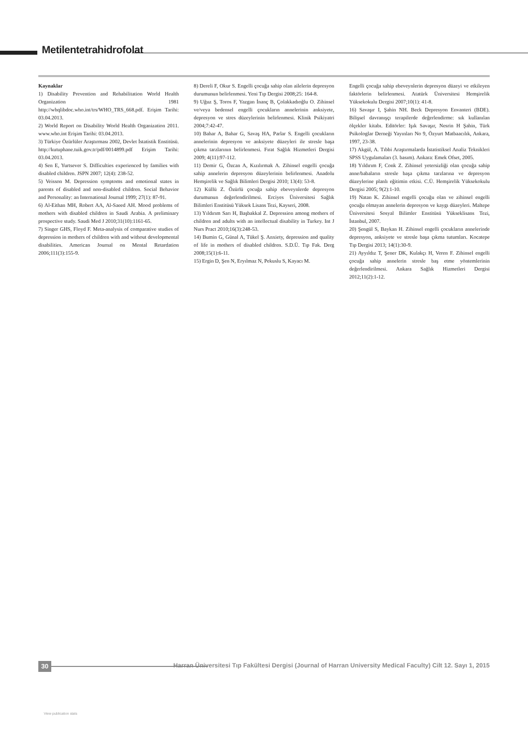Metilentetrahidrofolat
Kaynaklar
1) Disability Prevention and Rehabilitation World Health Organization 1981 http://whqlibdoc.who.int/trs/WHO_TRS_668.pdf. Erişim Tarihi: 03.04.2013.
2) World Report on Disability World Health Organization 2011. www.who.int Erişim Tarihi: 03.04.2013.
3) Türkiye Özürlüler Araştırması 2002, Devlet İstatistik Enstitüsü. http://kutuphane.tuik.gov.tr/pdf/0014899.pdf Erişim Tarihi: 03.04.2013.
4) Sen E, Yurtsever S. Difficulties experienced by families with disabled children. JSPN 2007; 12(4): 238-52.
5) Veisson M. Depression symptoms and emotional states in parents of disabled and non-disabled children. Social Behavior and Personality: an International Journal 1999; 27(1): 87-91.
6) Al-Eithan MH, Robert AA, Al-Saeed AH. Mood problems of mothers with disabled children in Saudi Arabia. A preliminary prospective study. Saudi Med J 2010;31(10):1161-65.
7) Singer GHS, Floyd F. Meta-analysis of comparative studies of depression in mothers of children with and without developmental disabilities. American Journal on Mental Retardation 2006;111(3):155-9.
8) Dereli F, Okur S. Engelli çocuğa sahip olan ailelerin depresyon durumunun belirlenmesi. Yeni Tıp Dergisi 2008;25: 164-8.
9) Uğuz Ş, Toros F, Yazgan İnanç B, Çolakkadıoğlu O. Zihinsel ve/veya bedensel engelli çocukların annelerinin anksiyete, depresyon ve stres düzeylerinin belirlenmesi. Klinik Psikiyatri 2004;7:42-47.
10) Bahar A, Bahar G, Savaş HA, Parlar S. Engelli çocukların annelerinin depresyon ve anksiyete düzeyleri ile stresle başa çıkma tarzlarının belirlenmesi. Fırat Sağlık Hizmetleri Dergisi 2009; 4(11):97-112.
11) Demir G, Özcan A, Kızılırmak A. Zihinsel engelli çocuğa sahip annelerin depresyon düzeylerinin belirlenmesi. Anadolu Hemşirelik ve Sağlık Bilimleri Dergisi 2010; 13(4): 53-8.
12) Küllü Z. Özürlü çocuğa sahip ebeveynlerde depresyon durumunun değerlendirilmesi. Erciyes Üniversitesi Sağlık Bilimleri Enstitüsü Yüksek Lisans Tezi, Kayseri, 2008.
13) Yıldırım Sarı H, Başbakkal Z. Depression among mothers of children and adults with an intellectual disability in Turkey. Int J Nurs Pract 2010;16(3):248-53.
14) Bumin G, Günal A, Tükel Ş. Anxiety, depression and quality of life in mothers of disabled children. S.D.Ü. Tıp Fak. Derg 2008;15(1):6-11.
15) Ergin D, Şen N, Eryılmaz N, Pekuslu S, Kayacı M.
Engelli çocuğa sahip ebeveynlerin depresyon düzeyi ve etkileyen faktörlerin belirlenmesi. Atatürk Üniversitesi Hemşirelik Yüksekokulu Dergisi 2007;10(1): 41-8.
16) Savaşır I, Şahin NH. Beck Depresyon Envanteri (BDE). Bilişsel davranışçı terapilerde değerlendirme: sık kullanılan ölçekler kitabı. Editörler: Işık Savaşır, Nesrin H Şahin, Türk Psikologlar Derneği Yayınları No 9, Özyurt Matbaacılık, Ankara, 1997, 23-38.
17) Akgül, A. Tıbbi Araştırmalarda İstatistiksel Analiz Teknikleri SPSS Uygulamaları (3. basım). Ankara: Emek Ofset, 2005.
18) Yıldırım F, Conk Z. Zihinsel yetersizliği olan çocuğa sahip anne/babaların stresle başa çıkma tarzlarına ve depresyon düzeylerine planlı eğitimin etkisi. C.Ü. Hemşirelik Yüksekokulu Dergisi 2005; 9(2):1-10.
19) Natan K. Zihinsel engelli çocuğu olan ve zihinsel engelli çocuğu olmayan annelerin depresyon ve kaygı düzeyleri. Maltepe Üniversitesi Sosyal Bilimler Enstitüsü Yükseklisans Tezi, İstanbul, 2007.
20) Şengül S, Baykan H. Zihinsel engelli çocukların annelerinde depresyon, anksiyete ve stresle başa çıkma tutumları. Kocatepe Tıp Dergisi 2013; 14(1):30-9.
21) Ayyıldız T, Şener DK, Kulakçı H, Veren F. Zihinsel engelli çocuğa sahip annelerin stresle baş etme yöntemlerinin değerlendirilmesi. Ankara Sağlık Hizmetleri Dergisi 2012;11(2):1-12.
30
Harran Üniversitesi Tıp Fakültesi Dergisi (Journal of Harran University Medical Faculty) Cilt 12. Sayı 1, 2015
View publication stats